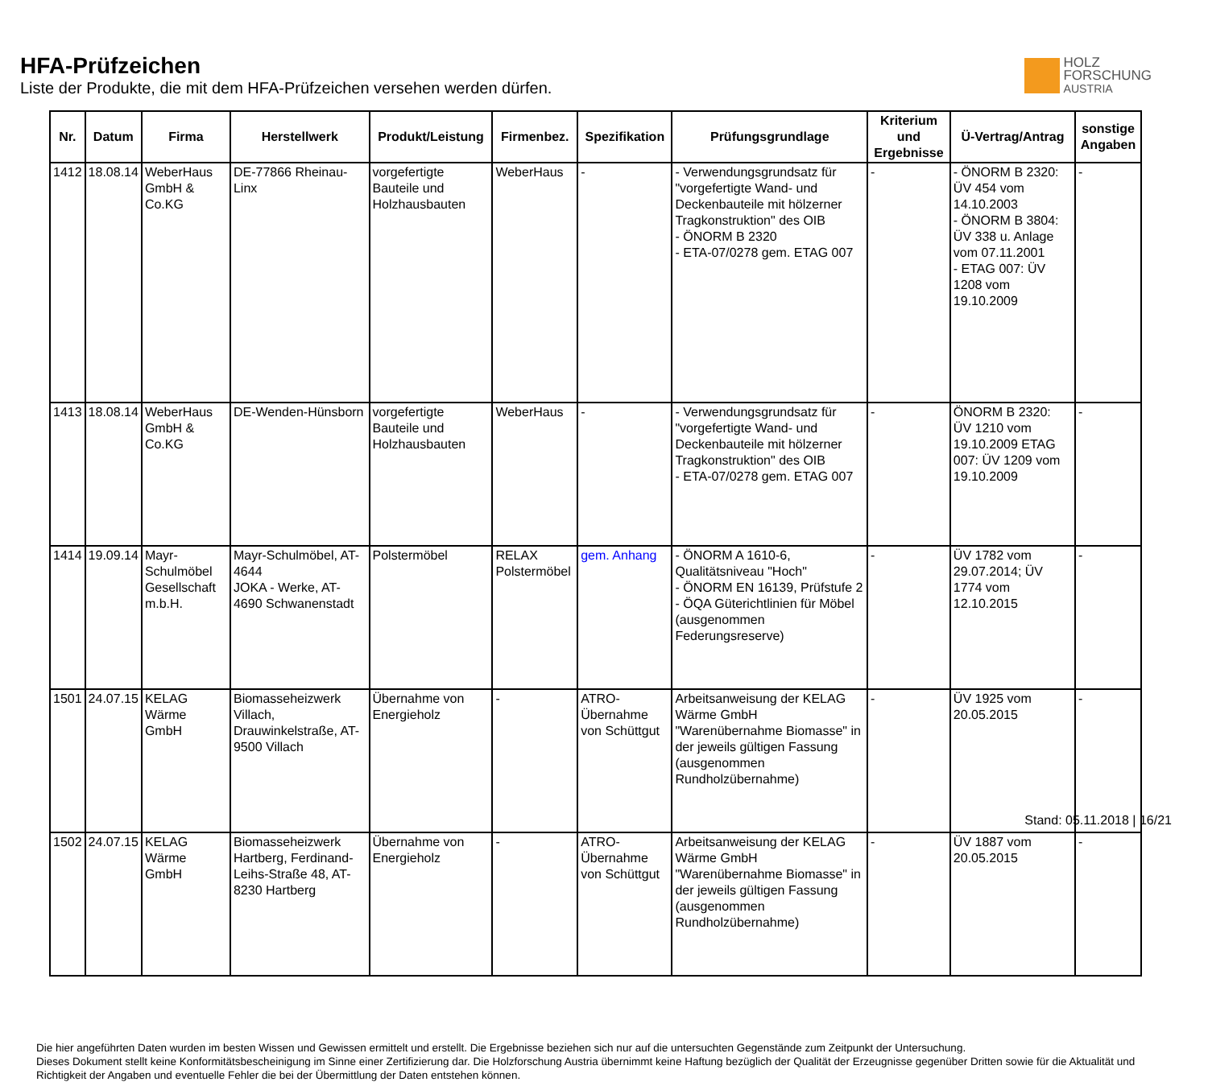HFA-Prüfzeichen
Liste der Produkte, die mit dem HFA-Prüfzeichen versehen werden dürfen.
HOLZ
FORSCHUNG
AUSTRIA
| Nr. | Datum | Firma | Herstellwerk | Produkt/Leistung | Firmenbez. | Spezifikation | Prüfungsgrundlage | Kriterium und Ergebnisse | Ü-Vertrag/Antrag | sonstige Angaben |
| --- | --- | --- | --- | --- | --- | --- | --- | --- | --- | --- |
| 1412 | 18.08.14 | WeberHaus GmbH & Co.KG | DE-77866 Rheinau-Linx | vorgefertigte Bauteile und Holzhausbauten | WeberHaus | - | - Verwendungsgrundsatz für "vorgefertigte Wand- und Deckenbauteile mit hölzerner Tragkonstruktion" des OIB - ÖNORM B 2320 - ETA-07/0278 gem. ETAG 007 | - | - ÖNORM B 2320: ÜV 454 vom 14.10.2003 - ÖNORM B 3804: ÜV 338 u. Anlage vom 07.11.2001 - ETAG 007: ÜV 1208 vom 19.10.2009 | - |
| 1413 | 18.08.14 | WeberHaus GmbH & Co.KG | DE-Wenden-Hünsborn | vorgefertigte Bauteile und Holzhausbauten | WeberHaus | - | - Verwendungsgrundsatz für "vorgefertigte Wand- und Deckenbauteile mit hölzerner Tragkonstruktion" des OIB - ETA-07/0278 gem. ETAG 007 | - | ÖNORM B 2320: ÜV 1210 vom 19.10.2009 ETAG 007: ÜV 1209 vom 19.10.2009 | - |
| 1414 | 19.09.14 | Mayr-Schulmöbel Gesellschaft m.b.H. | Mayr-Schulmöbel, AT-4644 JOKA - Werke, AT-4690 Schwanenstadt | Polstermöbel | RELAX Polstermöbel | gem. Anhang | - ÖNORM A 1610-6, Qualitätsniveau "Hoch" - ÖNORM EN 16139, Prüfstufe 2 - ÖQA Güterichtlinien für Möbel (ausgenommen Federungsreserve) | - | ÜV 1782 vom 29.07.2014; ÜV 1774 vom 12.10.2015 | - |
| 1501 | 24.07.15 | KELAG Wärme GmbH | Biomasseheizwerk Villach, Drauwinkelstraße, AT-9500 Villach | Übernahme von Energieholz | - | ATRO-Übernahme von Schüttgut | Arbeitsanweisung der KELAG Wärme GmbH "Warenübernahme Biomasse" in der jeweils gültigen Fassung (ausgenommen Rundholzübernahme) | - | ÜV 1925 vom 20.05.2015 | - |
| 1502 | 24.07.15 | KELAG Wärme GmbH | Biomasseheizwerk Hartberg, Ferdinand-Leihs-Straße 48, AT-8230 Hartberg | Übernahme von Energieholz | - | ATRO-Übernahme von Schüttgut | Arbeitsanweisung der KELAG Wärme GmbH "Warenübernahme Biomasse" in der jeweils gültigen Fassung (ausgenommen Rundholzübernahme) | - | ÜV 1887 vom 20.05.2015 | - |
Die hier angeführten Daten wurden im besten Wissen und Gewissen ermittelt und erstellt. Die Ergebnisse beziehen sich nur auf die untersuchten Gegenstände zum Zeitpunkt der Untersuchung.
Dieses Dokument stellt keine Konformitätsbescheinigung im Sinne einer Zertifizierung dar. Die Holzforschung Austria übernimmt keine Haftung bezüglich der Qualität der Erzeugnisse gegenüber Dritten sowie für die Aktualität und Richtigkeit der Angaben und eventuelle Fehler die bei der Übermittlung der Daten entstehen können.
Stand: 05.11.2018 | 16/21